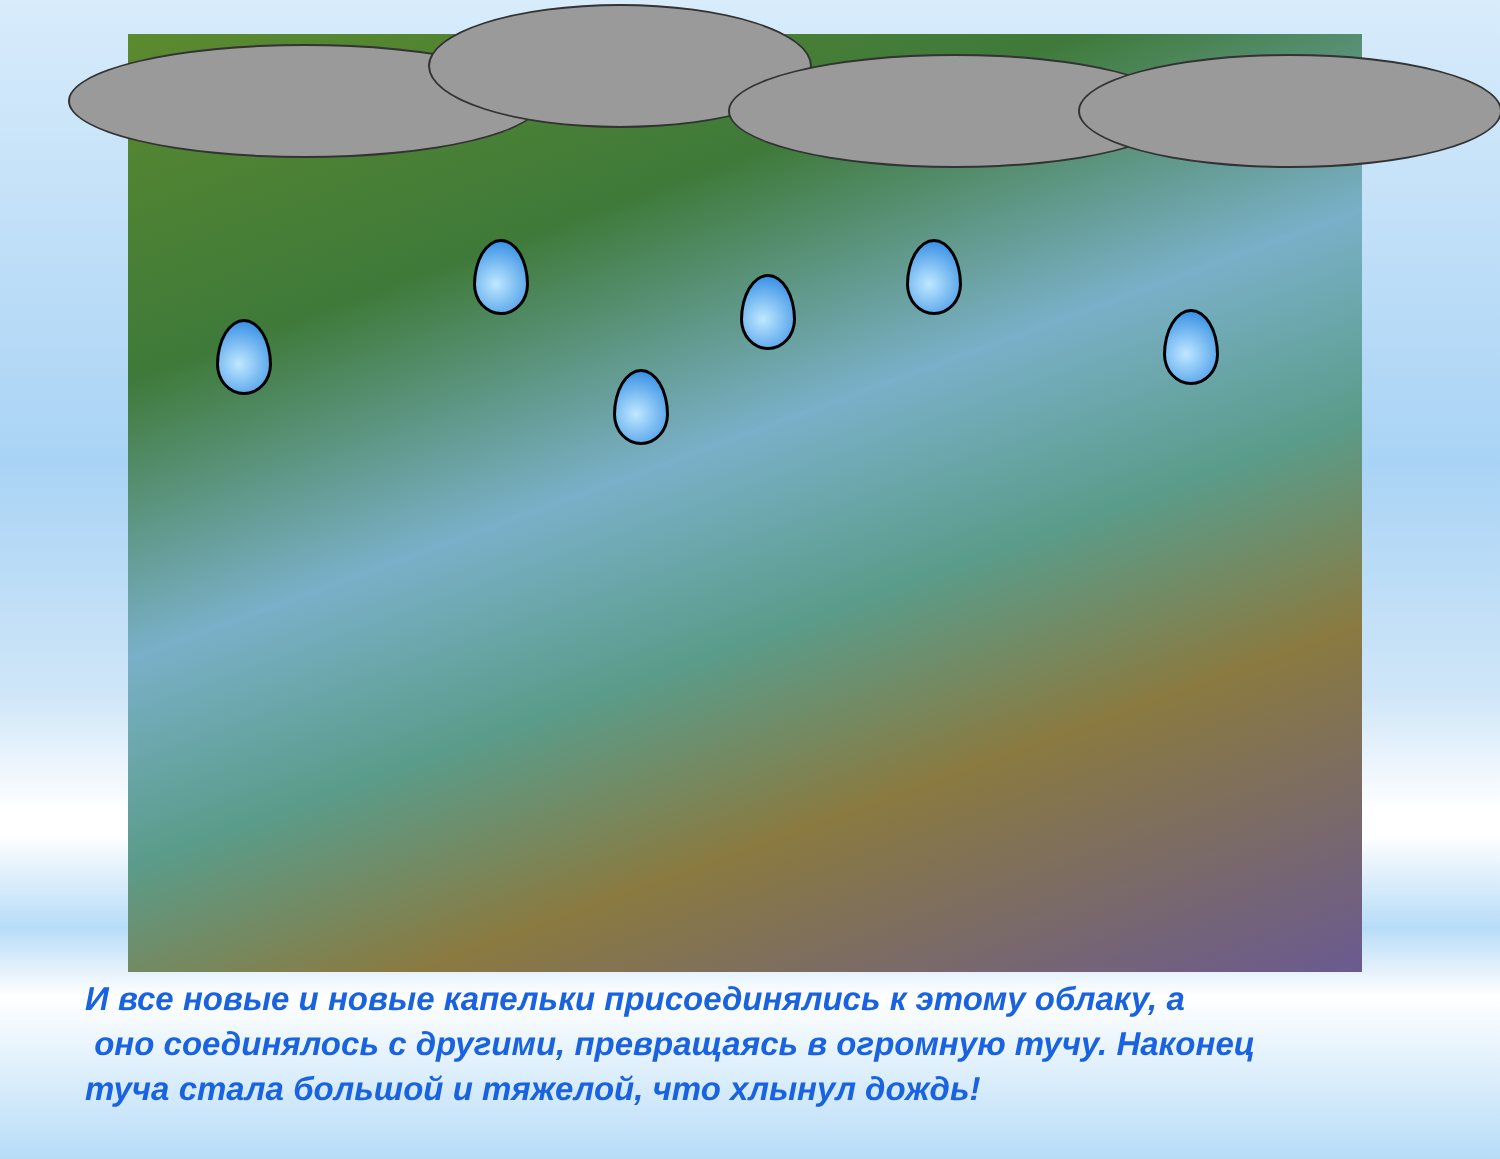И все новые и новые капельки присоединялись к этому облаку, а
оно соединялось с другими, превращаясь в огромную тучу. Наконец
туча стала большой и тяжелой, что хлынул дождь!